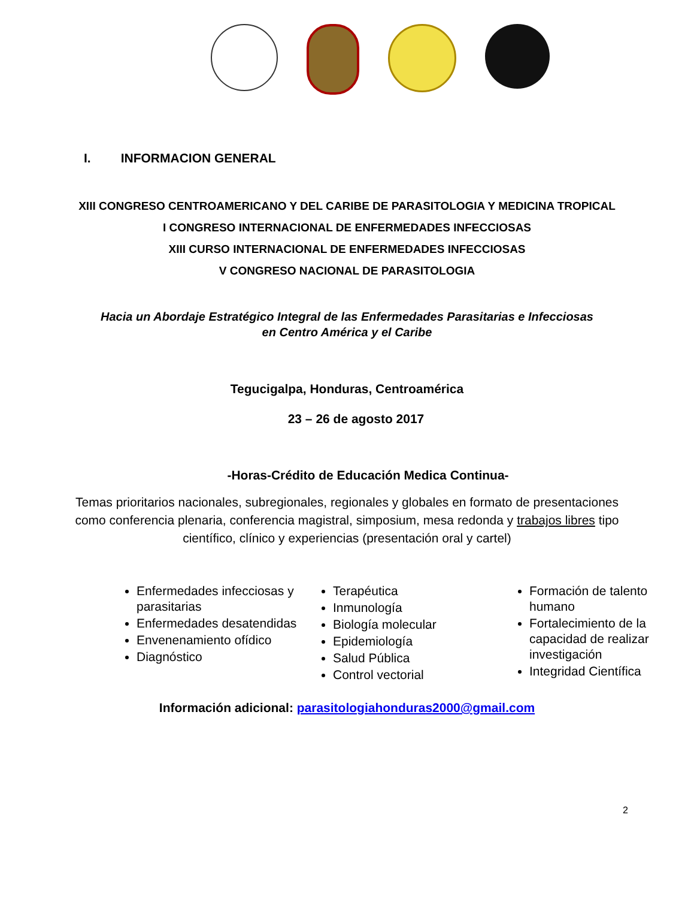I. INFORMACION GENERAL
XIII CONGRESO CENTROAMERICANO Y DEL CARIBE DE PARASITOLOGIA Y MEDICINA TROPICAL
I CONGRESO INTERNACIONAL DE ENFERMEDADES INFECCIOSAS
XIII CURSO INTERNACIONAL DE ENFERMEDADES INFECCIOSAS
V CONGRESO NACIONAL DE PARASITOLOGIA
Hacia un Abordaje Estratégico Integral de las Enfermedades Parasitarias e Infecciosas
en Centro América y el Caribe
Tegucigalpa, Honduras, Centroamérica
23 – 26 de agosto 2017
-Horas-Crédito de Educación Medica Continua-
Temas prioritarios nacionales, subregionales, regionales y globales en formato de presentaciones como conferencia plenaria, conferencia magistral, simposium, mesa redonda y trabajos libres tipo científico, clínico y experiencias (presentación oral y cartel)
Enfermedades infecciosas y parasitarias
Enfermedades desatendidas
Envenenamiento ofídico
Diagnóstico
Terapéutica
Inmunología
Biología molecular
Epidemiología
Salud Pública
Control vectorial
Formación de talento humano
Fortalecimiento de la capacidad de realizar investigación
Integridad Científica
Información adicional: parasitologiahonduras2000@gmail.com
2